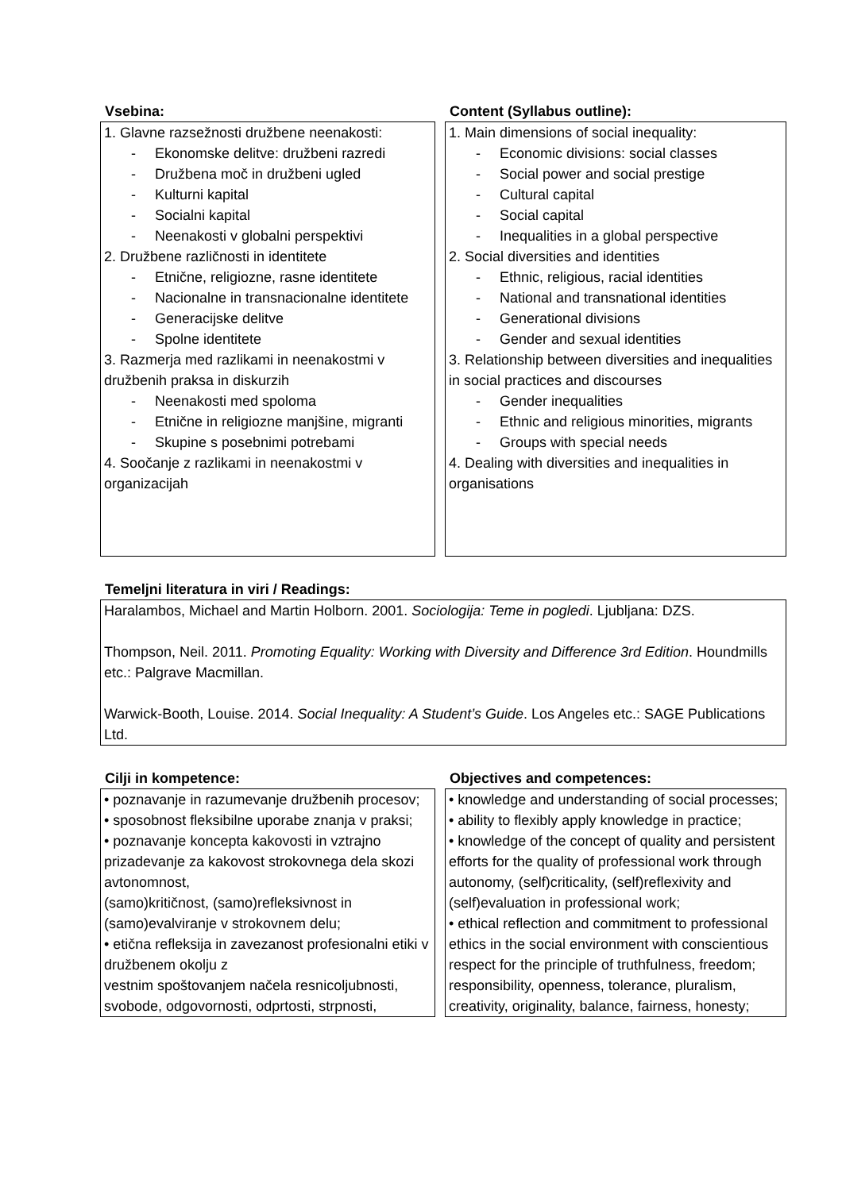| Vsebina: | | Content (Syllabus outline): |
| 1. Glavne razsežnosti družbene neenakosti: - Ekonomske delitve: družbeni razredi - Družbena moč in družbeni ugled - Kulturni kapital - Socialni kapital - Neenakosti v globalni perspektivi 2. Družbene različnosti in identitete - Etnične, religiozne, rasne identitete - Nacionalne in transnacionalne identitete - Generacijske delitve - Spolne identitete 3. Razmerja med razlikami in neenakostmi v družbenih praksa in diskurzih - Neenakosti med spoloma - Etnične in religiozne manjšine, migranti - Skupine s posebnimi potrebami 4. Soočanje z razlikami in neenakostmi v organizacijah | | 1. Main dimensions of social inequality: - Economic divisions: social classes - Social power and social prestige - Cultural capital - Social capital - Inequalities in a global perspective 2. Social diversities and identities - Ethnic, religious, racial identities - National and transnational identities - Generational divisions - Gender and sexual identities 3. Relationship between diversities and inequalities in social practices and discourses - Gender inequalities - Ethnic and religious minorities, migrants - Groups with special needs 4. Dealing with diversities and inequalities in organisations |
| Temeljni literatura in viri / Readings: |
| --- |
| Haralambos, Michael and Martin Holborn. 2001. Sociologija: Teme in pogledi . Ljubljana: DZS. Thompson, Neil. 2011. Promoting Equality: Working with Diversity and Difference 3rd Edition . Houndmills etc.: Palgrave Macmillan. Warwick-Booth, Louise. 2014. Social Inequality: A Student’s Guide . Los Angeles etc.: SAGE Publications Ltd. |
| Cilji in kompetence: | | Objectives and competences: |
| • poznavanje in razumevanje družbenih procesov; • sposobnost fleksibilne uporabe znanja v praksi; • poznavanje koncepta kakovosti in vztrajno prizadevanje za kakovost strokovnega dela skozi avtonomnost, (samo)kritičnost, (samo)refleksivnost in (samo)evalviranje v strokovnem delu; • etična refleksija in zavezanost profesionalni etiki v družbenem okolju z vestnim spoštovanjem načela resnicoljubnosti, svobode, odgovornosti, odprtosti, strpnosti, | | • knowledge and understanding of social processes; • ability to flexibly apply knowledge in practice; • knowledge of the concept of quality and persistent efforts for the quality of professional work through autonomy, (self)criticality, (self)reflexivity and (self)evaluation in professional work; • ethical reflection and commitment to professional ethics in the social environment with conscientious respect for the principle of truthfulness, freedom; responsibility, openness, tolerance, pluralism, creativity, originality, balance, fairness, honesty; |